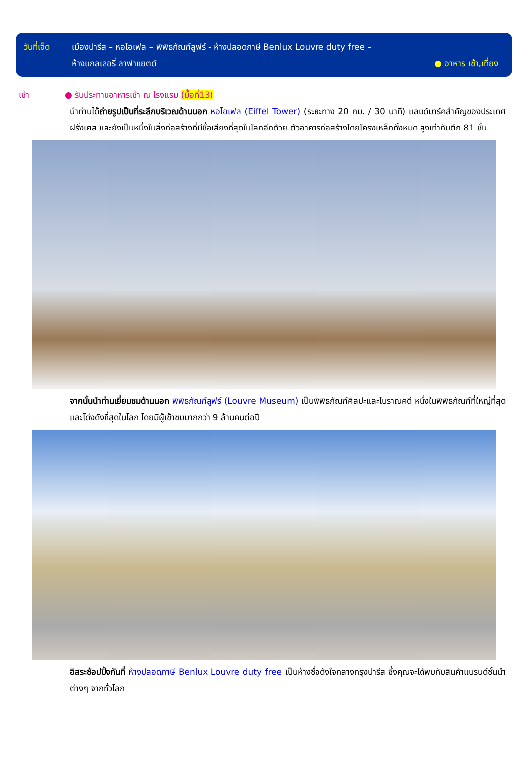วันที่เจ็ด
เมืองปารีส – หอไอเฟล – พิพิธภัณฑ์ลูฟร์ - ห้างปลอดภาษี Benlux Louvre duty free –
ห้างแกลเลอรี่ ลาฟาแยตต์ ● อาหาร เช้า,เที่ยง
เช้า ● รับประทานอาหารเช้า ณ โรงแรม (มื้อที่13)
นำท่านได้ถ่ายรูปเป็นที่ระลึกบริเวณด้านนอก หอไอเฟล (Eiffel Tower) (ระยะทาง 20 กม. / 30 นาที) แลนด์มาร์คสำคัญของประเทศฝรั่งเศส และยังเป็นหนึ่งในสิ่งก่อสร้างที่มีชื่อเสียงที่สุดในโลกอีกด้วย ตัวอาคารก่อสร้างโดยโครงเหล็กทั้งหมด สูงเท่ากับตึก 81 ชั้น
จากนั้นนำท่านเยี่ยมชมด้านนอก พิพิธภัณฑ์ลูฟร์ (Louvre Museum) เป็นพิพิธภัณฑ์ศิลปะและโบราณคดี หนึ่งในพิพิธภัณฑ์ที่ใหญ่ที่สุดและโด่งดังที่สุดในโลก โดยมีผู้เข้าชมมากกว่า 9 ล้านคนต่อปี
อิสระช้อปปิ้งกันที่ ห้างปลอดภาษี Benlux Louvre duty free เป็นห้างชื่อดังใจกลางกรุงปารีส ซึ่งคุณจะได้พบกับสินค้าแบรนด์ชั้นนำต่างๆ จากทั่วโลก